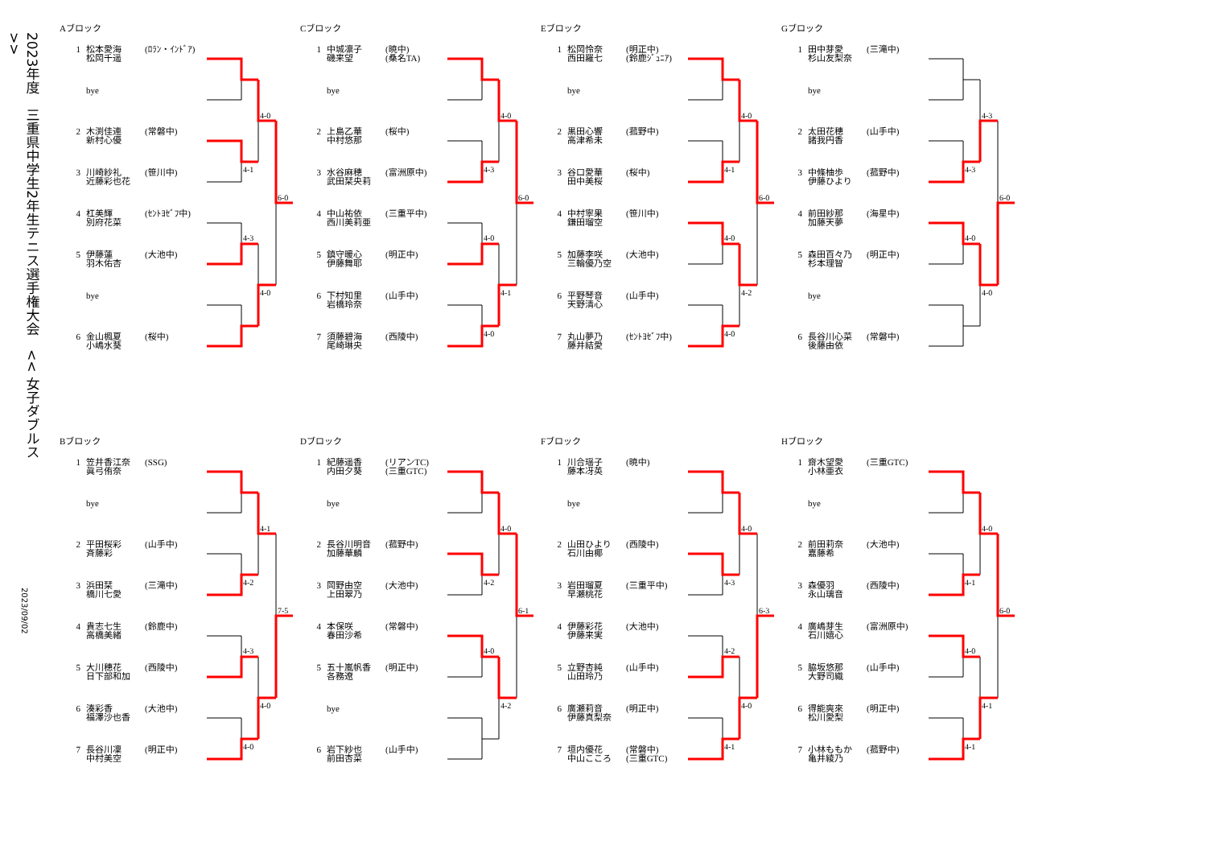2023年度　三重県中学生2年生テニス選手権大会　<< 女子ダブルス >>
2023/09/02
Aブロック
1 松本愛海
松岡千遥 (ﾛﾗﾝ・ｲﾝﾄﾞｱ)
bye
2 木渕佳連
新村心優 (常磐中)
3 川崎紗礼
近藤彩也花 (笹川中)
4 杠美輝
別府花菜 (ｾﾝﾄﾖｾﾞﾌ中)
5 伊藤蓮
羽木佑杏 (大池中)
bye
6 金山楓夏
小嶋水葵 (桜中)
4-1
4-3
4-0
4-0
6-0
Cブロック
1 中城凛子
磯来望 (暁中)
(桑名TA)
bye
2 上島乙華
中村悠那 (桜中)
3 水谷麻穂
武田栞央莉 (富洲原中)
4 中山祐依
西川美莉亜 (三重平中)
5 鎮守暖心
伊藤舞耶 (明正中)
6 下村知里
岩橋玲奈 (山手中)
7 須藤碧海
尾崎琳央 (西陵中)
4-3
4-0
4-0
4-0
4-1
6-0
Eブロック
1 松岡怜奈
西田羅七 (明正中)
(鈴鹿ｼﾞｭﾆｱ)
bye
2 黒田心響
高津希未 (菰野中)
3 谷口愛華
田中美桜 (桜中)
4 中村寧果
鎌田瑠空 (笹川中)
5 加藤李咲
三輪優乃空 (大池中)
6 平野琴音
天野清心 (山手中)
7 丸山夢乃
藤井結愛 (ｾﾝﾄﾖｾﾞﾌ中)
4-1
4-0
4-0
4-0
4-2
6-0
Gブロック
1 田中芽愛
杉山友梨奈 (三滝中)
bye
2 太田花穂
諸我円香 (山手中)
3 中條柚歩
伊藤ひより (菰野中)
4 前田紗那
加藤天夢 (海星中)
5 森田百々乃
杉本理智 (明正中)
bye
6 長谷川心菜
後藤由依 (常磐中)
4-3
4-0
4-3
4-0
6-0
Bブロック
1 笠井香江奈
眞弓侑奈 (SSG)
bye
2 平田桜彩
斉藤彩 (山手中)
3 浜田栞
橋川七愛 (三滝中)
4 貴志七生
高橋美緒 (鈴鹿中)
5 大川穂花
日下部和加 (西陵中)
6 湊彩香
福澤沙也香 (大池中)
7 長谷川凜
中村美空 (明正中)
4-2
4-3
4-0
4-1
4-0
7-5
Dブロック
1 紀藤遥香
内田夕葵 (リアンTC)
(三重GTC)
bye
2 長谷川明音
加藤華麟 (菰野中)
3 岡野由空
上田翠乃 (大池中)
4 本保咲
春田沙希 (常磐中)
5 五十嵐帆香
各務遼 (明正中)
bye
6 岩下紗也
前田杏菜 (山手中)
4-2
4-0
4-0
4-2
6-1
Fブロック
1 川合瑶子
藤本冴英 (暁中)
bye
2 山田ひより
石川由椰 (西陵中)
3 岩田瑠夏
早瀬桃花 (三重平中)
4 伊藤彩花
伊藤来実 (大池中)
5 立野杏純
山田玲乃 (山手中)
6 廣瀬莉音
伊藤真梨奈 (明正中)
7 垣内優花
中山こころ (常磐中)
(三重GTC)
4-3
4-2
4-1
4-0
4-0
6-3
Hブロック
1 齋木望愛
小林亜衣 (三重GTC)
bye
2 前田莉奈
嘉藤希 (大池中)
3 森優羽
永山璃音 (西陵中)
4 廣嶋芽生
石川嬉心 (富洲原中)
5 脇坂悠那
大野司織 (山手中)
6 得能爽來
松川愛梨 (明正中)
7 小林ももか
亀井綾乃 (菰野中)
4-1
4-0
4-1
4-0
4-1
6-0